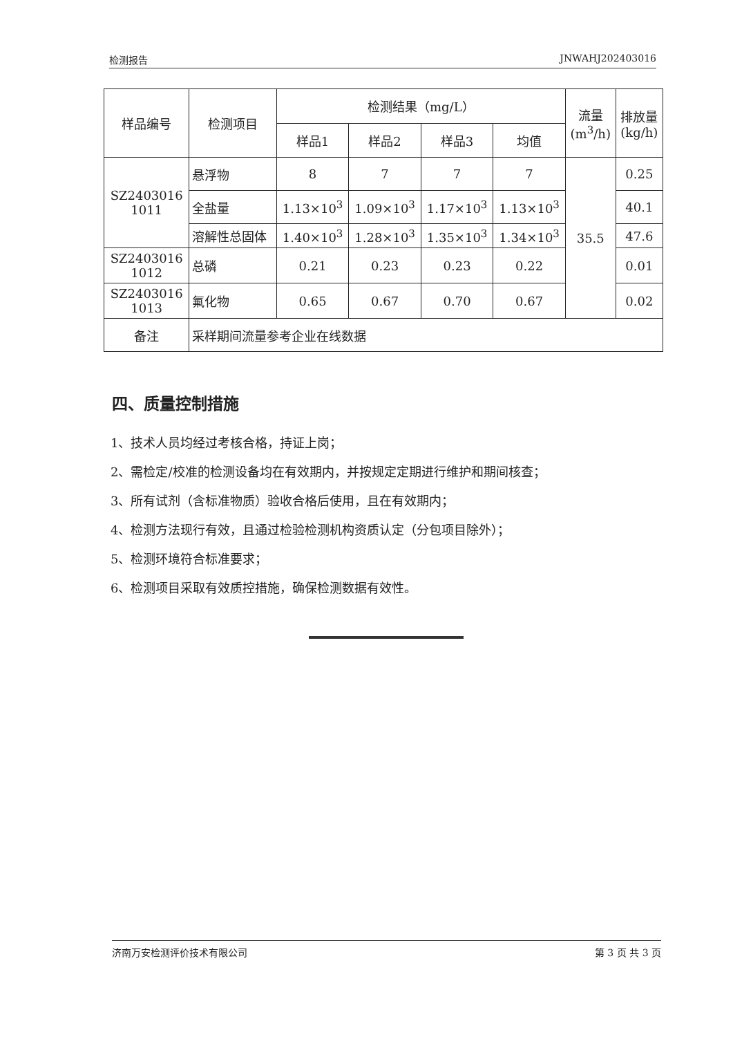检测报告 JNWAHJ202403016
| 样品编号 | 检测项目 | 检测结果（mg/L） | | | | 流量 (m<sup>3</sup>/h) | 排放量 (kg/h) |
| --- | --- | --- | --- | --- | --- | --- | --- |
| | | 样品1 | 样品2 | 样品3 | 均值 | | |
| SZ2403016 1011 | 悬浮物 | 8 | 7 | 7 | 7 | 35.5 | 0.25 |
| | 全盐量 | 1.13×10<sup>3</sup> | 1.09×10<sup>3</sup> | 1.17×10<sup>3</sup> | 1.13×10<sup>3</sup> | | 40.1 |
| | 溶解性总固体 | 1.40×10<sup>3</sup> | 1.28×10<sup>3</sup> | 1.35×10<sup>3</sup> | 1.34×10<sup>3</sup> | | 47.6 |
| SZ2403016 1012 | 总磷 | 0.21 | 0.23 | 0.23 | 0.22 | | 0.01 |
| SZ2403016 1013 | 氟化物 | 0.65 | 0.67 | 0.70 | 0.67 | | 0.02 |
| 备注 | 采样期间流量参考企业在线数据 | | | | | | |
四、质量控制措施
1、技术人员均经过考核合格，持证上岗；
2、需检定/校准的检测设备均在有效期内，并按规定定期进行维护和期间核查；
3、所有试剂（含标准物质）验收合格后使用，且在有效期内；
4、检测方法现行有效，且通过检验检测机构资质认定（分包项目除外）；
5、检测环境符合标准要求；
6、检测项目采取有效质控措施，确保检测数据有效性。
济南万安检测评价技术有限公司 第 3 页 共 3 页